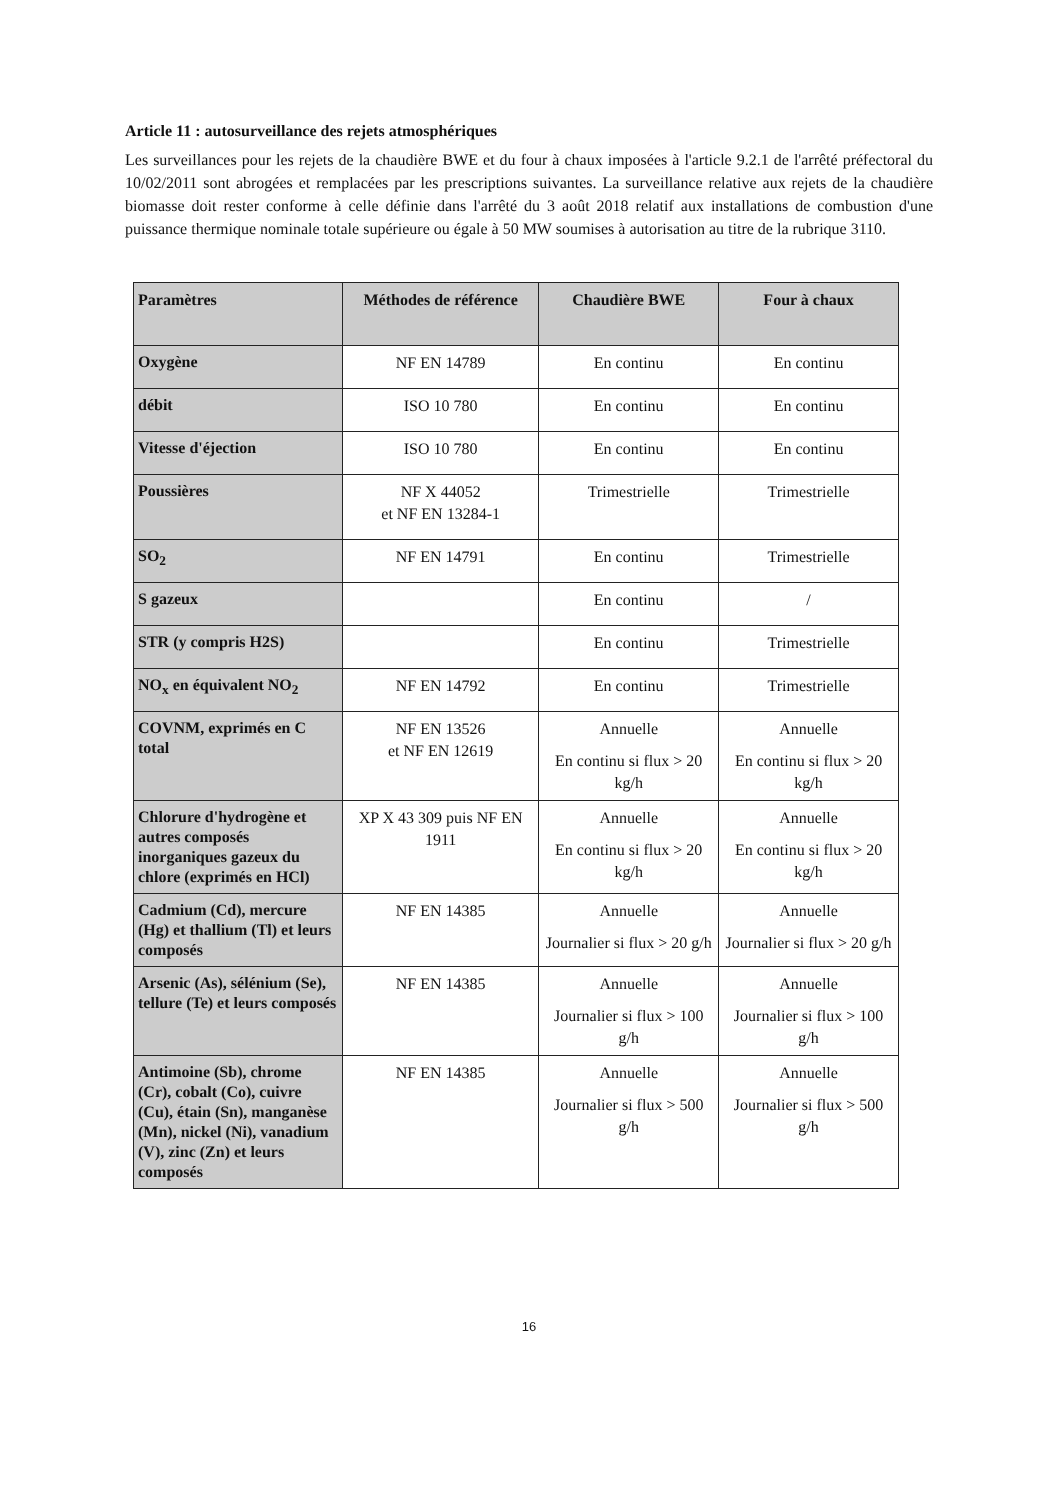Article 11 : autosurveillance des rejets atmosphériques
Les surveillances pour les rejets de la chaudière BWE et du four à chaux imposées à l'article 9.2.1 de l'arrêté préfectoral du 10/02/2011 sont abrogées et remplacées par les prescriptions suivantes. La surveillance relative aux rejets de la chaudière biomasse doit rester conforme à celle définie dans l'arrêté du 3 août 2018 relatif aux installations de combustion d'une puissance thermique nominale totale supérieure ou égale à 50 MW soumises à autorisation au titre de la rubrique 3110.
| Paramètres | Méthodes de référence | Chaudière BWE | Four à chaux |
| --- | --- | --- | --- |
| Oxygène | NF EN 14789 | En continu | En continu |
| débit | ISO 10 780 | En continu | En continu |
| Vitesse d'éjection | ISO 10 780 | En continu | En continu |
| Poussières | NF X 44052 et NF EN 13284-1 | Trimestrielle | Trimestrielle |
| SO<sub>2</sub> | NF EN 14791 | En continu | Trimestrielle |
| S gazeux | | En continu | / |
| STR (y compris H2S) | | En continu | Trimestrielle |
| NO<sub>x</sub> en équivalent NO<sub>2</sub> | NF EN 14792 | En continu | Trimestrielle |
| COVNM, exprimés en C total | NF EN 13526 et NF EN 12619 | Annuelle En continu si flux > 20 kg/h | Annuelle En continu si flux > 20 kg/h |
| Chlorure d'hydrogène et autres composés inorganiques gazeux du chlore (exprimés en HCl) | XP X 43 309 puis NF EN 1911 | Annuelle En continu si flux > 20 kg/h | Annuelle En continu si flux > 20 kg/h |
| Cadmium (Cd), mercure (Hg) et thallium (Tl) et leurs composés | NF EN 14385 | Annuelle Journalier si flux > 20 g/h | Annuelle Journalier si flux > 20 g/h |
| Arsenic (As), sélénium (Se), tellure (Te) et leurs composés | NF EN 14385 | Annuelle Journalier si flux > 100 g/h | Annuelle Journalier si flux > 100 g/h |
| Antimoine (Sb), chrome (Cr), cobalt (Co), cuivre (Cu), étain (Sn), manganèse (Mn), nickel (Ni), vanadium (V), zinc (Zn) et leurs composés | NF EN 14385 | Annuelle Journalier si flux > 500 g/h | Annuelle Journalier si flux > 500 g/h |
16